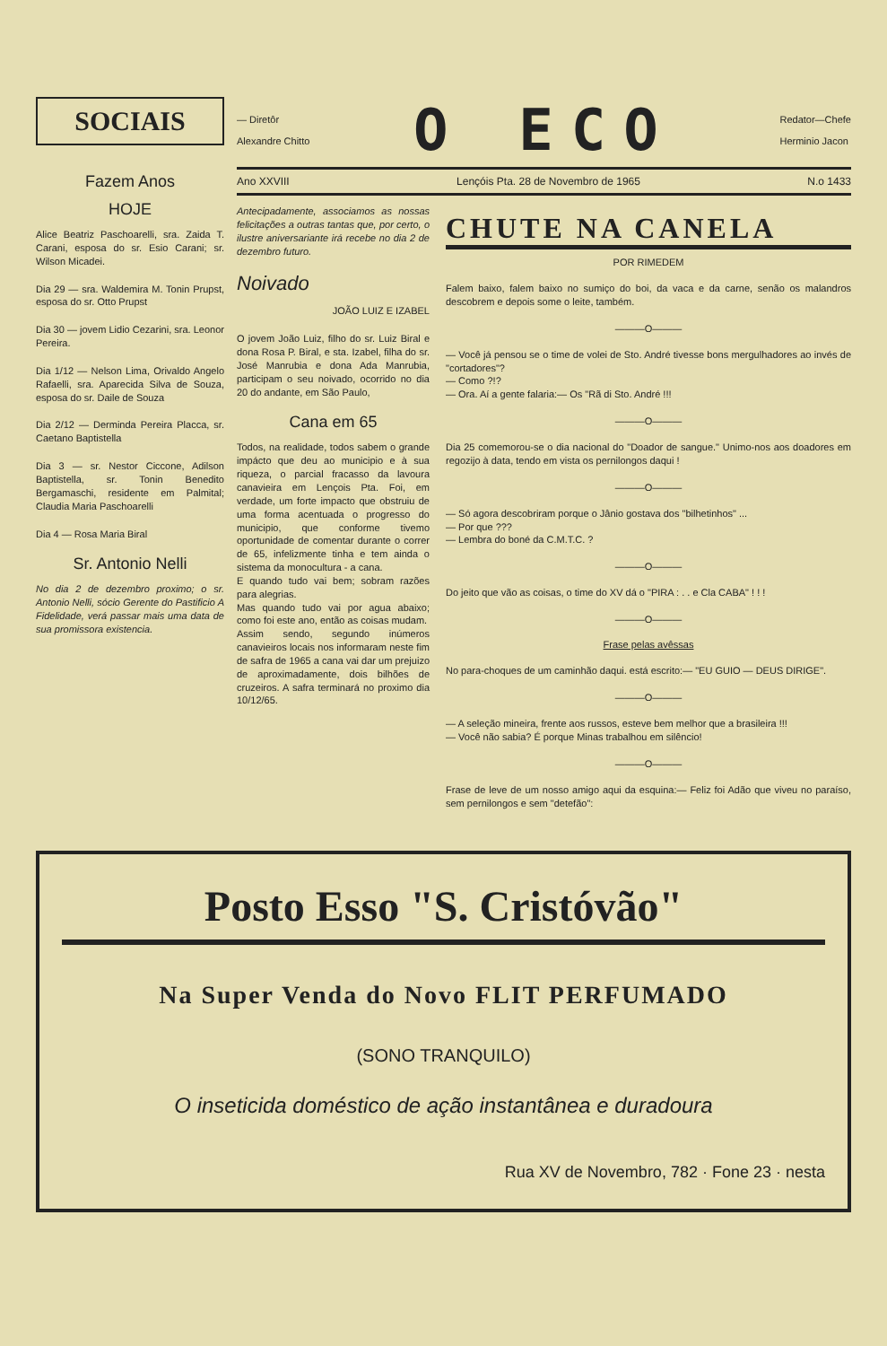SOCIAIS
Fazem Anos
HOJE
Alice Beatriz Paschoarelli, sra. Zaida T. Carani, esposa do sr. Esio Carani; sr. Wilson Micadei.
Dia 29 — sra. Waldemira M. Tonin Prupst, esposa do sr. Otto Prupst
Dia 30 — jovem Lidio Cezarini, sra. Leonor Pereira.
Dia 1/12 — Nelson Lima, Orivaldo Angelo Rafaelli, sra. Aparecida Silva de Souza, esposa do sr. Daile de Souza
Dia 2/12 — Derminda Pereira Placca, sr. Caetano Baptistella
Dia 3 — sr. Nestor Ciccone, Adilson Baptistella, sr. Tonin Benedito Bergamaschi, residente em Palmital; Claudia Maria Paschoarelli
Dia 4 — Rosa Maria Biral
Sr. Antonio Nelli
No dia 2 de dezembro proximo; o sr. Antonio Nelli, sócio Gerente do Pastificio A Fidelidade, verá passar mais uma data de sua promissora existencia.
— Diretôr
Alexandre Chitto
O ECO
Redator—Chefe
Herminio Jacon
Ano XXVIII Lençóis Pta. 28 de Novembro de 1965 N.o 1433
Antecipadamente, associamos as nossas felicitações a outras tantas que, por certo, o ilustre aniversariante irá recebe no dia 2 de dezembro futuro.
Noivado
JOÃO LUIZ E IZABEL
O jovem João Luiz, filho do sr. Luiz Biral e dona Rosa P. Biral, e sta. Izabel, filha do sr. José Manrubia e dona Ada Manrubia, participam o seu noivado, ocorrido no dia 20 do andante, em São Paulo,
Cana em 65
Todos, na realidade, todos sabem o grande impácto que deu ao municipio e à sua riqueza, o parcial fracasso da lavoura canavieira em Lençois Pta. Foi, em verdade, um forte impacto que obstruiu de uma forma acentuada o progresso do municipio, que conforme tivemo oportunidade de comentar durante o correr de 65, infelizmente tinha e tem ainda o sistema da monocultura - a cana.
E quando tudo vai bem; sobram razões para alegrias.
Mas quando tudo vai por agua abaixo; como foi este ano, então as coisas mudam.
Assim sendo, segundo inúmeros canavieiros locais nos informaram neste fim de safra de 1965 a cana vai dar um prejuizo de aproximadamente, dois bilhões de cruzeiros. A safra terminará no proximo dia 10/12/65.
CHUTE NA CANELA
POR RIMEDEM
Falem baixo, falem baixo no sumiço do boi, da vaca e da carne, senão os malandros descobrem e depois some o leite, também.
———O———
— Você já pensou se o time de volei de Sto. André tivesse bons mergulhadores ao invés de "cortadores"?
— Como ?!?
— Ora. Aí a gente falaria:— Os "Rã di Sto. André !!!
———O———
Dia 25 comemorou-se o dia nacional do "Doador de sangue." Unimo-nos aos doadores em regozijo à data, tendo em vista os pernilongos daqui !
———O———
— Só agora descobriram porque o Jânio gostava dos "bilhetinhos" ...
— Por que ???
— Lembra do boné da C.M.T.C. ?
———O———
Do jeito que vão as coisas, o time do XV dá o "PIRA : . . e Cla CABA" ! ! !
———O———
Frase pelas avêssas
No para-choques de um caminhão daqui. está escrito:— "EU GUIO — DEUS DIRIGE".
———O———
— A seleção mineira, frente aos russos, esteve bem melhor que a brasileira !!!
— Você não sabia? É porque Minas trabalhou em silêncio!
———O———
Frase de leve de um nosso amigo aqui da esquina:— Feliz foi Adão que viveu no paraíso, sem pernilongos e sem "detefão":
Posto Esso "S. Cristóvão"
Na Super Venda do Novo FLIT PERFUMADO
(SONO TRANQUILO)
O inseticida doméstico de ação instantânea e duradoura
Rua XV de Novembro, 782 · Fone 23 · nesta